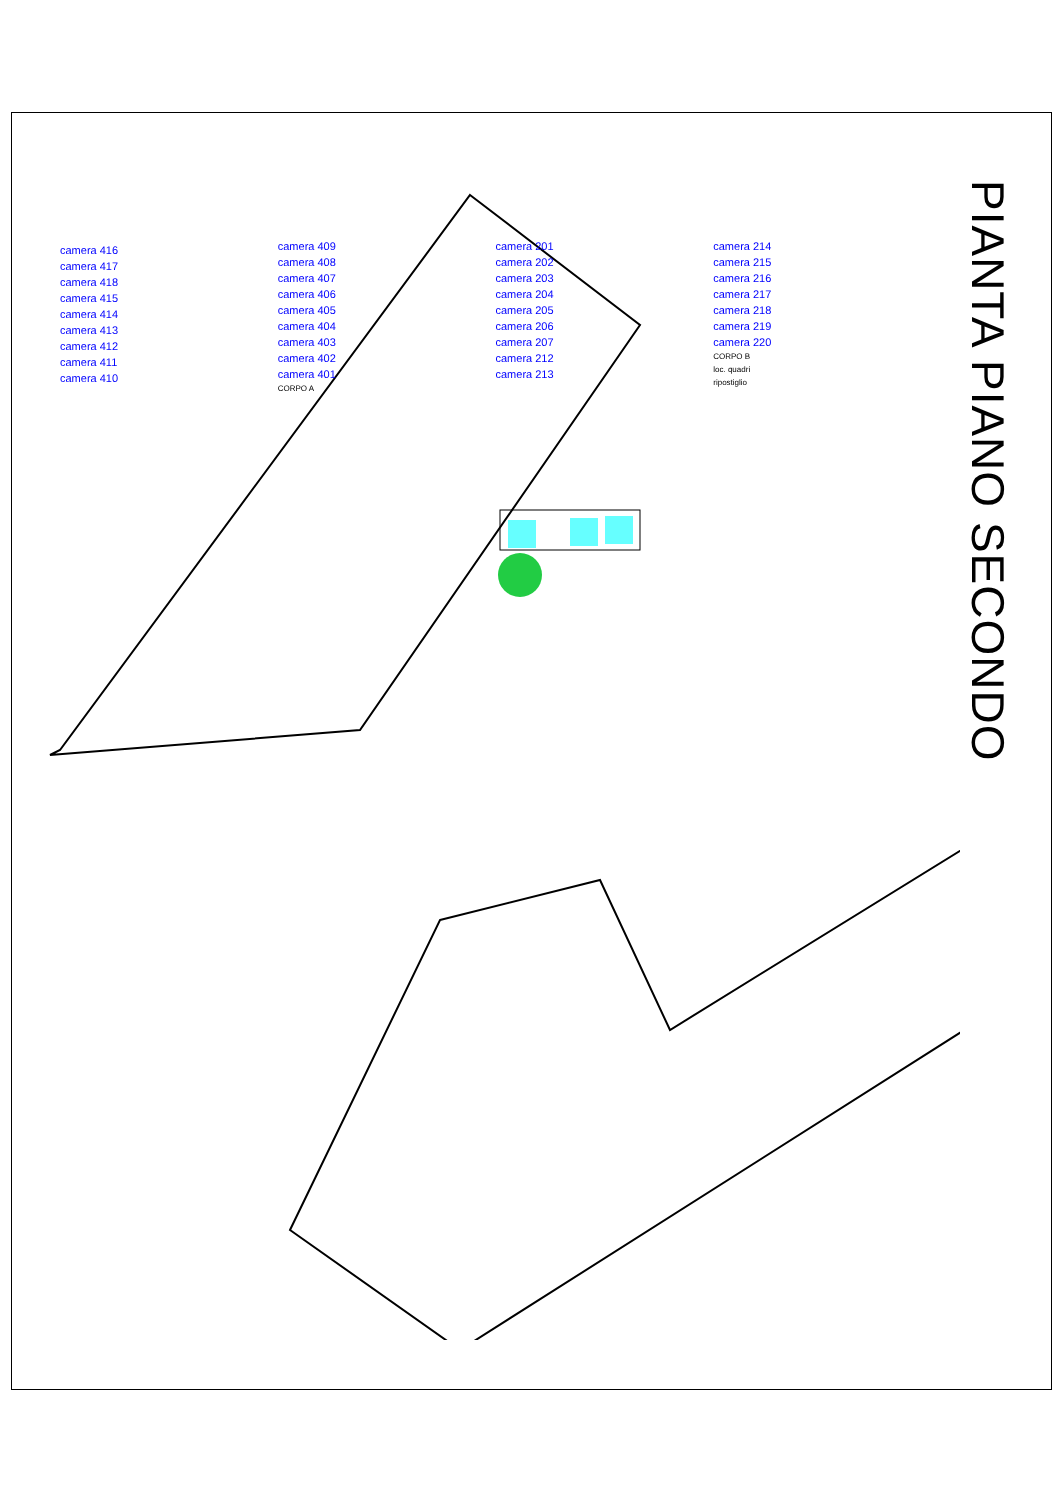PIANTA PIANO SECONDO
camera 416
camera 417
camera 418
camera 415
camera 414
camera 413
camera 412
camera 411
camera 410
camera 409
camera 408
camera 407
camera 406
camera 405
camera 404
camera 403
camera 402
camera 401
CORPO A
camera 201
camera 202
camera 203
camera 204
camera 205
camera 206
camera 207
camera 212
camera 213
camera 214
camera 215
camera 216
camera 217
camera 218
camera 219
camera 220
CORPO B
loc. quadri
ripostiglio